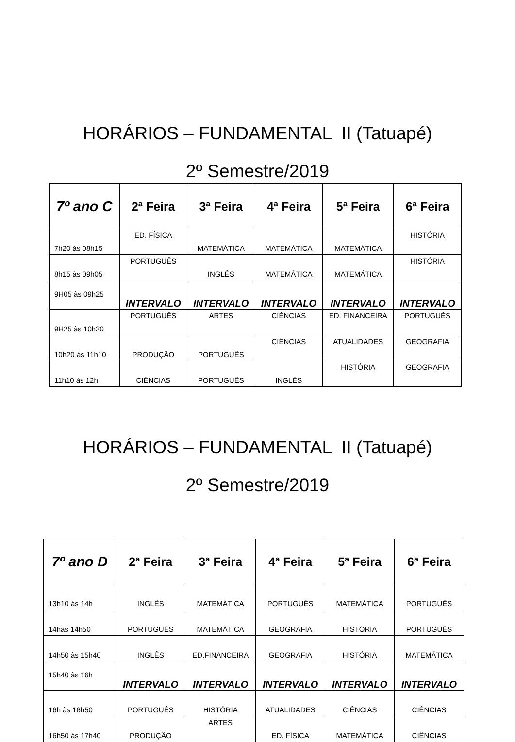HORÁRIOS – FUNDAMENTAL II (Tatuapé)
2º Semestre/2019
| 7º ano C | 2ª Feira | 3ª Feira | 4ª Feira | 5ª Feira | 6ª Feira |
| --- | --- | --- | --- | --- | --- |
| 7h20 às 08h15 | ED. FÍSICA | MATEMÁTICA | MATEMÁTICA | MATEMÁTICA | HISTÓRIA |
| 8h15 às 09h05 | PORTUGUÊS | INGLÊS | MATEMÁTICA | MATEMÁTICA | HISTÓRIA |
| 9H05 às 09h25 | INTERVALO | INTERVALO | INTERVALO | INTERVALO | INTERVALO |
| 9H25 às 10h20 | PORTUGUÊS | ARTES | CIÊNCIAS | ED. FINANCEIRA | PORTUGUÊS |
| 10h20 às 11h10 | PRODUÇÃO | PORTUGUÊS | CIÊNCIAS | ATUALIDADES | GEOGRAFIA |
| 11h10 às 12h | CIÊNCIAS | PORTUGUÊS | INGLÊS | HISTÓRIA | GEOGRAFIA |
HORÁRIOS – FUNDAMENTAL II (Tatuapé)
2º Semestre/2019
| 7º ano D | 2ª Feira | 3ª Feira | 4ª Feira | 5ª Feira | 6ª Feira |
| --- | --- | --- | --- | --- | --- |
| 13h10 às 14h | INGLÊS | MATEMÁTICA | PORTUGUÊS | MATEMÁTICA | PORTUGUÊS |
| 14hàs 14h50 | PORTUGUÊS | MATEMÁTICA | GEOGRAFIA | HISTÓRIA | PORTUGUÊS |
| 14h50 às 15h40 | INGLÊS | ED.FINANCEIRA | GEOGRAFIA | HISTÓRIA | MATEMÁTICA |
| 15h40 às 16h | INTERVALO | INTERVALO | INTERVALO | INTERVALO | INTERVALO |
| 16h às 16h50 | PORTUGUÊS | HISTÓRIA | ATUALIDADES | CIÊNCIAS | CIÊNCIAS |
| 16h50 às 17h40 | PRODUÇÃO | ARTES | ED. FÍSICA | MATEMÁTICA | CIÊNCIAS |